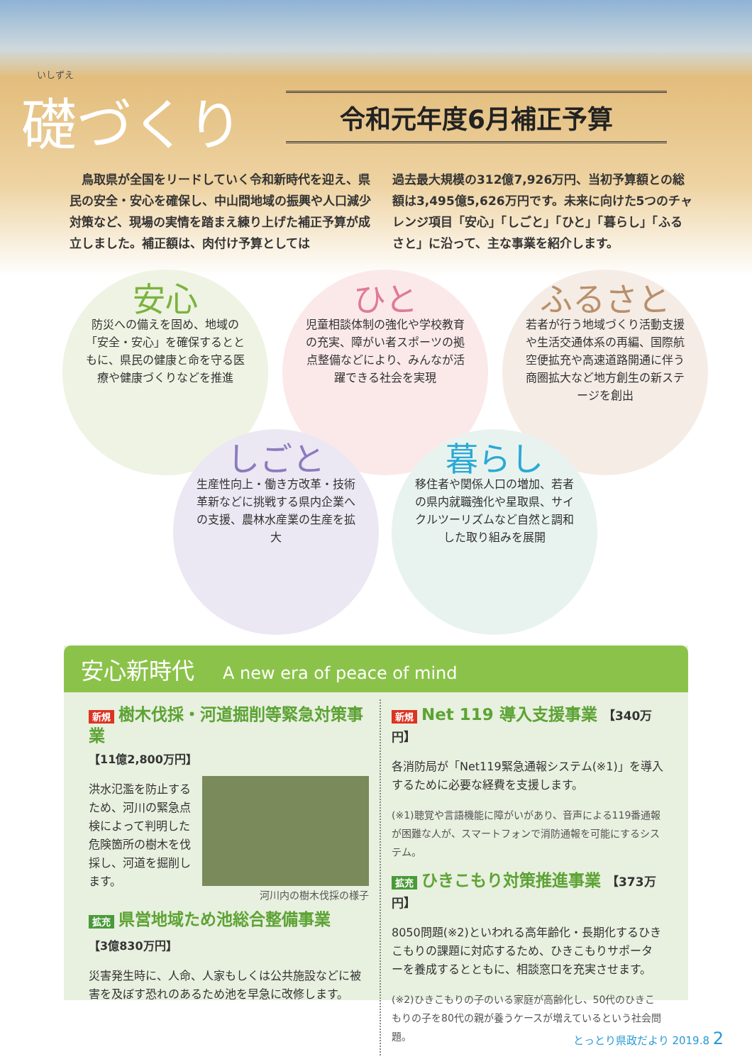いしずえ
礎づくり
令和元年度6月補正予算
　鳥取県が全国をリードしていく令和新時代を迎え、県民の安全・安心を確保し、中山間地域の振興や人口減少対策など、現場の実情を踏まえ練り上げた補正予算が成立しました。補正額は、肉付け予算としては
過去最大規模の312億7,926万円、当初予算額との総額は3,495億5,626万円です。未来に向けた5つのチャレンジ項目「安心」「しごと」「ひと」「暮らし」「ふるさと」に沿って、主な事業を紹介します。
安心
防災への備えを固め、地域の「安全・安心」を確保するとともに、県民の健康と命を守る医療や健康づくりなどを推進
ひと
児童相談体制の強化や学校教育の充実、障がい者スポーツの拠点整備などにより、みんなが活躍できる社会を実現
ふるさと
若者が行う地域づくり活動支援や生活交通体系の再編、国際航空便拡充や高速道路開通に伴う商圏拡大など地方創生の新ステージを創出
しごと
生産性向上・働き方改革・技術革新などに挑戦する県内企業への支援、農林水産業の生産を拡大
暮らし
移住者や関係人口の増加、若者の県内就職強化や星取県、サイクルツーリズムなど自然と調和した取り組みを展開
安心新時代 A new era of peace of mind
新規 樹木伐採・河道掘削等緊急対策事業
【11億2,800万円】
洪水氾濫を防止するため、河川の緊急点検によって判明した危険箇所の樹木を伐採し、河道を掘削します。
河川内の樹木伐採の様子
拡充 県営地域ため池総合整備事業
【3億830万円】
災害発生時に、人命、人家もしくは公共施設などに被害を及ぼす恐れのあるため池を早急に改修します。
新規 Net 119 導入支援事業 【340万円】
各消防局が「Net119緊急通報システム(※1)」を導入するために必要な経費を支援します。
(※1)聴覚や言語機能に障がいがあり、音声による119番通報が困難な人が、スマートフォンで消防通報を可能にするシステム。
拡充 ひきこもり対策推進事業 【373万円】
8050問題(※2)といわれる高年齢化・長期化するひきこもりの課題に対応するため、ひきこもりサポーターを養成するとともに、相談窓口を充実させます。
(※2)ひきこもりの子のいる家庭が高齢化し、50代のひきこもりの子を80代の親が養うケースが増えているという社会問題。
とっとり県政だより 2019.8 2